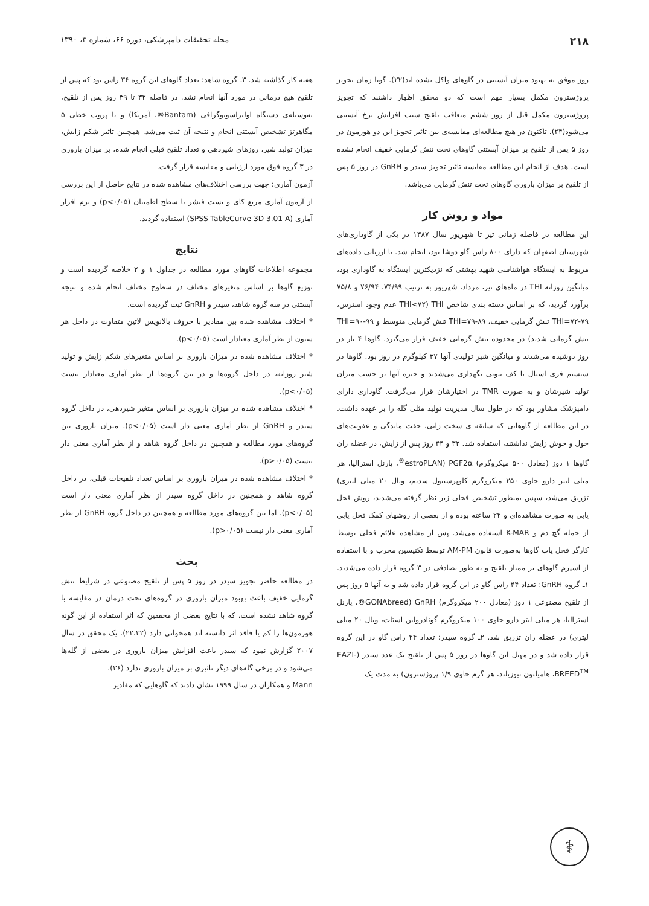۲۱۸ مجله تحقیقات دامپزشکی، دوره ۶۶، شماره ۳، ۱۳۹۰
روز موفق به بهبود میزان آبستنی در گاوهای واکل نشده اند(۲۲). گویا زمان تجویز پروژسترون مکمل بسیار مهم است که دو محقق اظهار داشتند که تجویز پروژسترون مکمل قبل از روز ششم متعاقب تلقیح سبب افزایش نرخ آبستنی می‌شود(۲۴). تاکنون در هیچ مطالعه‌ای مقایسه‌ی بین تاثیر تجویز این دو هورمون در روز ۵ پس از تلقیح بر میزان آبستنی گاوهای تحت تنش گرمایی خفیف انجام نشده است. هدف از انجام این مطالعه مقایسه تاثیر تجویز سیدر و GnRH در روز ۵ پس از تلقیح بر میزان باروری گاوهای تحت تنش گرمایی می‌باشد.
مواد و روش کار
این مطالعه در فاصله زمانی تیر تا شهریور سال ۱۳۸۷ در یکی از گاوداری‌های شهرستان اصفهان که دارای ۸۰۰ راس گاو دوشا بود، انجام شد. با ارزیابی داده‌های مربوط به ایستگاه هواشناسی شهید بهشتی که نزدیکترین ایستگاه به گاوداری بود، میانگین روزانه THI در ماه‌های تیر، مرداد، شهریور به ترتیب ۷۴/۹۹، ۷۶/۹۴ و ۷۵/۸ برآورد گردید، که بر اساس دسته بندی شاخص THI (THI<۷۲ عدم وجود استرس، THI=۷۲-۷۹ تنش گرمایی خفیف، THI=۷۹-۸۹ تنش گرمایی متوسط و THI=۹۰-۹۹ تنش گرمایی شدید) در محدوده تنش گرمایی خفیف قرار می‌گیرد. گاوها ۴ بار در روز دوشیده می‌شدند و میانگین شیر تولیدی آنها ۳۷ کیلوگرم در روز بود. گاوها در سیستم فری استال با کف بتونی نگهداری می‌شدند و جیره آنها بر حسب میزان تولید شیرشان و به صورت TMR در اختیارشان قرار می‌گرفت. گاوداری دارای دامپزشک مشاور بود که در طول سال مدیریت تولید مثلی گله را بر عهده داشت. در این مطالعه از گاوهایی که سابقه ی سخت زایی، جفت ماندگی و عفونت‌های حول و حوش زایش نداشتند، استفاده شد. ۳۲ و ۴۴ روز پس از زایش، در عضله ران گاوها ۱ دوز (معادل ۵۰۰ میکروگرم) PGF2α (estroPLAN<sup>®</sup>، پارنل استرالیا، هر میلی لیتر دارو حاوی ۲۵۰ میکروگرم کلوپرستنول سدیم، ویال ۲۰ میلی لیتری) تزریق می‌شد، سپس بمنظور تشخیص فحلی زیر نظر گرفته می‌شدند، روش فحل یابی به صورت مشاهده‌ای و ۲۴ ساعته بوده و از بعضی از روشهای کمک فحل یابی از جمله گچ دم و K-MAR استفاده می‌شد. پس از مشاهده علائم فحلی توسط کارگر فحل یاب گاوها به‌صورت قانون AM-PM توسط تکنیسین مجرب و با استفاده از اسپرم گاوهای نر ممتاز تلقیح و به طور تصادفی در ۳ گروه قرار داده می‌شدند. ۱ـ گروه GnRH: تعداد ۴۴ راس گاو در این گروه قرار داده شد و به آنها ۵ روز پس از تلقیح مصنوعی ۱ دوز (معادل ۲۰۰ میکروگرم) GnRH (GONAbreed®، پارنل استرالیا، هر میلی لیتر دارو حاوی ۱۰۰ میکروگرم گونادرولین استات، ویال ۲۰ میلی لیتری) در عضله ران تزریق شد. ۲ـ گروه سیدر: تعداد ۴۴ راس گاو در این گروه قرار داده شد و در مهبل این گاوها در روز ۵ پس از تلقیح یک عدد سیدر (EAZI-BREED<sup>TM</sup>، هامیلتون نیوزیلند، هر گرم حاوی ۱/۹ پروژسترون) به مدت یک
هفته کار گذاشته شد. ۳ـ گروه شاهد: تعداد گاوهای این گروه ۳۶ راس بود که پس از تلقیح هیچ درمانی در مورد آنها انجام نشد. در فاصله ۳۲ تا ۳۹ روز پس از تلقیح، به‌وسیله‌ی دستگاه اولتراسونوگرافی (Bantam®، آمریکا) و با پروب خطی ۵ مگاهرتز تشخیص آبستنی انجام و نتیجه آن ثبت می‌شد. همچنین تاثیر شکم زایش، میزان تولید شیر، روزهای شیردهی و تعداد تلقیح قبلی انجام شده، بر میزان باروری در ۳ گروه فوق مورد ارزیابی و مقایسه قرار گرفت.
آزمون آماری: جهت بررسی اختلاف‌های مشاهده شده در نتایج حاصل از این بررسی از آزمون آماری مربع کای و تست فیشر با سطح اطمینان (p<۰/۰۵) و نرم افزار آماری (SPSS TableCurve 3D 3.01 A) استفاده گردید.
نتایج
مجموعه اطلاعات گاوهای مورد مطالعه در جداول ۱ و ۲ خلاصه گردیده است و توزیع گاوها بر اساس متغیرهای مختلف در سطوح مختلف انجام شده و نتیجه آبستنی در سه گروه شاهد، سیدر و GnRH ثبت گردیده است.
* اختلاف مشاهده شده بین مقادیر با حروف بالانویس لاتین متفاوت در داخل هر ستون از نظر آماری معنادار است (p<۰/۰۵).
* اختلاف مشاهده شده در میزان باروری بر اساس متغیرهای شکم زایش و تولید شیر روزانه، در داخل گروه‌ها و در بین گروه‌ها از نظر آماری معنادار نیست (p<۰/۰۵).
* اختلاف مشاهده شده در میزان باروری بر اساس متغیر شیردهی، در داخل گروه سیدر و GnRH از نظر آماری معنی دار است (p<۰/۰۵). میزان باروری بین گروه‌های مورد مطالعه و همچنین در داخل گروه شاهد و از نظر آماری معنی دار نیست (p>۰/۰۵).
* اختلاف مشاهده شده در میزان باروری بر اساس تعداد تلقیحات قبلی، در داخل گروه شاهد و همچنین در داخل گروه سیدر از نظر آماری معنی دار است (p<۰/۰۵). اما بین گروه‌های مورد مطالعه و همچنین در داخل گروه GnRH از نظر آماری معنی دار نیست (p>۰/۰۵).
بحث
در مطالعه حاضر تجویز سیدر در روز ۵ پس از تلقیح مصنوعی در شرایط تنش گرمایی خفیف باعث بهبود میزان باروری در گروه‌های تحت درمان در مقایسه با گروه شاهد نشده است، که با نتایج بعضی از محققین که اثر استفاده از این گونه هورمون‌ها را کم یا فاقد اثر دانسته اند همخوانی دارد (۲۲،۳۲). یک محقق در سال ۲۰۰۷ گزارش نمود که سیدر باعث افزایش میزان باروری در بعضی از گله‌ها می‌شود و در برخی گله‌های دیگر تاثیری بر میزان باروری ندارد (۳۶).
Mann و همکاران در سال ۱۹۹۹ نشان دادند که گاوهایی که مقادیر
⚕